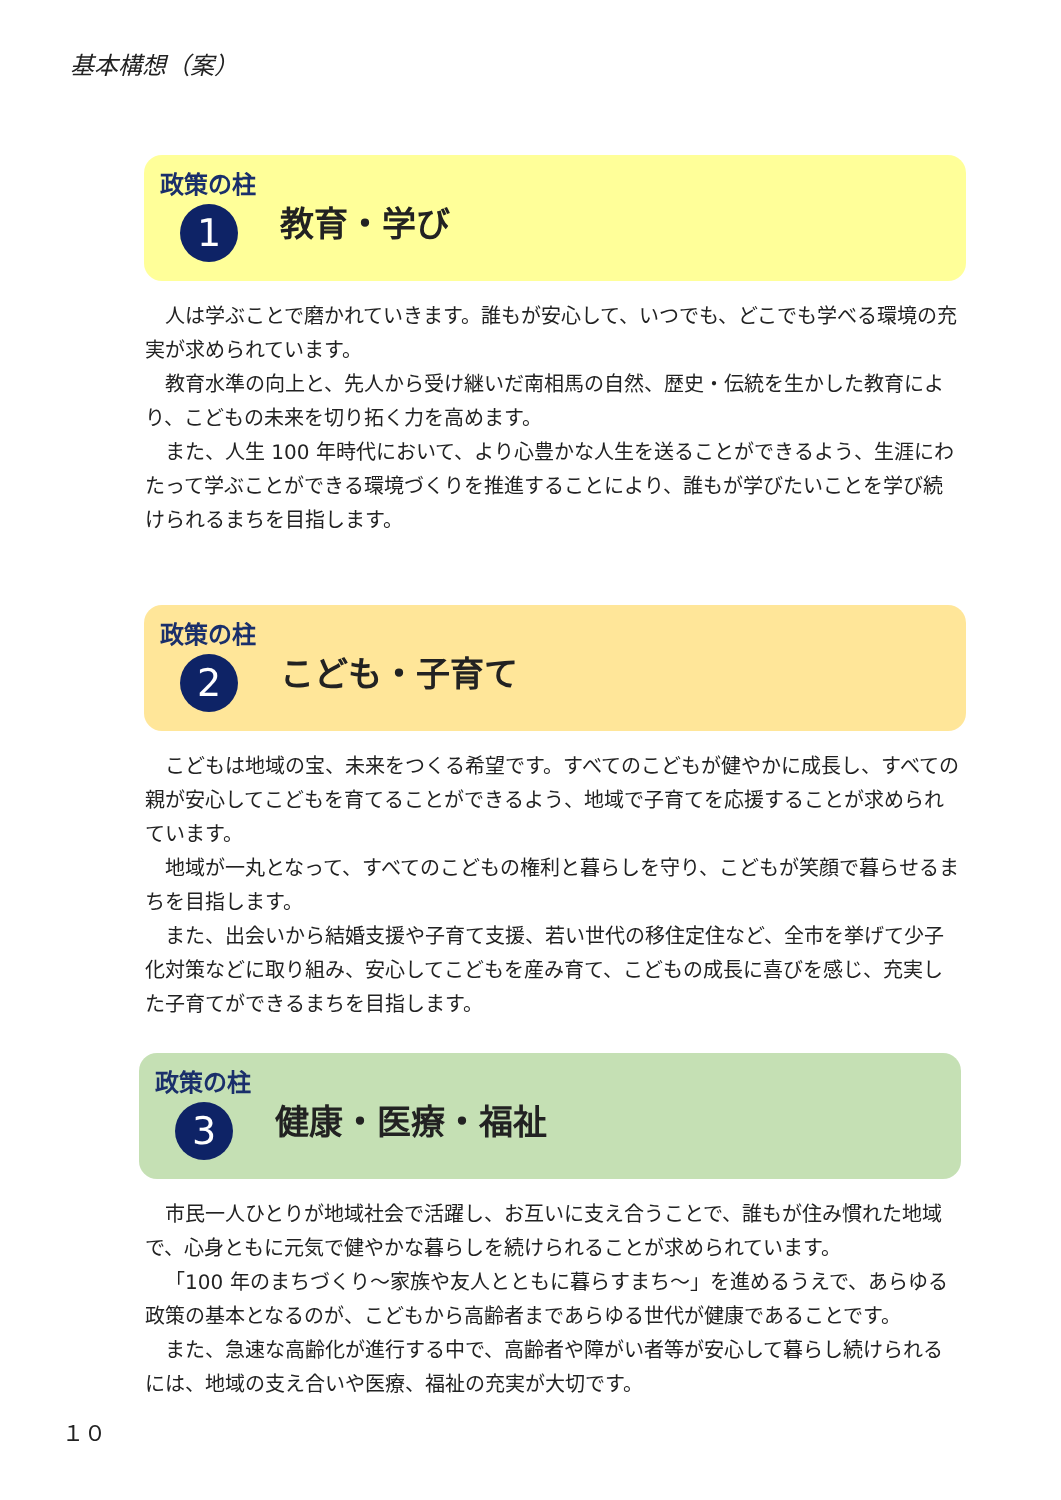基本構想（案）
政策の柱
1
教育・学び
人は学ぶことで磨かれていきます。誰もが安心して、いつでも、どこでも学べる環境の充実が求められています。
教育水準の向上と、先人から受け継いだ南相馬の自然、歴史・伝統を生かした教育により、こどもの未来を切り拓く力を高めます。
また、人生 100 年時代において、より心豊かな人生を送ることができるよう、生涯にわたって学ぶことができる環境づくりを推進することにより、誰もが学びたいことを学び続けられるまちを目指します。
政策の柱
2
こども・子育て
こどもは地域の宝、未来をつくる希望です。すべてのこどもが健やかに成長し、すべての親が安心してこどもを育てることができるよう、地域で子育てを応援することが求められています。
地域が一丸となって、すべてのこどもの権利と暮らしを守り、こどもが笑顔で暮らせるまちを目指します。
また、出会いから結婚支援や子育て支援、若い世代の移住定住など、全市を挙げて少子化対策などに取り組み、安心してこどもを産み育て、こどもの成長に喜びを感じ、充実した子育てができるまちを目指します。
政策の柱
3
健康・医療・福祉
市民一人ひとりが地域社会で活躍し、お互いに支え合うことで、誰もが住み慣れた地域で、心身ともに元気で健やかな暮らしを続けられることが求められています。
「100 年のまちづくり～家族や友人とともに暮らすまち～」を進めるうえで、あらゆる政策の基本となるのが、こどもから高齢者まであらゆる世代が健康であることです。
また、急速な高齢化が進行する中で、高齢者や障がい者等が安心して暮らし続けられるには、地域の支え合いや医療、福祉の充実が大切です。
１０